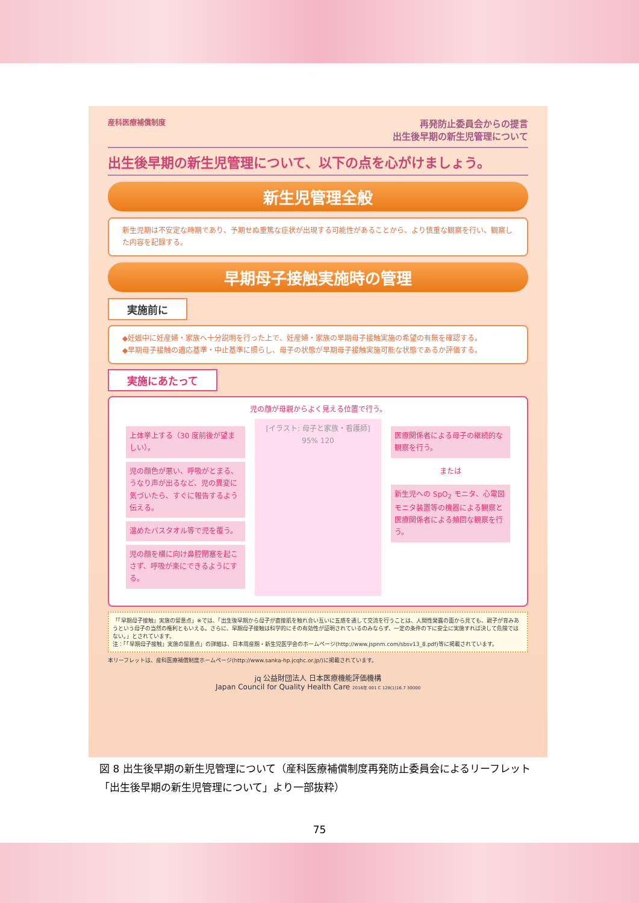産科医療補償制度
再発防止委員会からの提言
出生後早期の新生児管理について
出生後早期の新生児管理について、以下の点を心がけましょう。
新生児管理全般
新生児期は不安定な時期であり、予期せぬ重篤な症状が出現する可能性があることから、より慎重な観察を行い、観察した内容を記録する。
早期母子接触実施時の管理
実施前に
◆妊娠中に妊産婦・家族へ十分説明を行った上で、妊産婦・家族の早期母子接触実施の希望の有無を確認する。
◆早期母子接触の適応基準・中止基準に照らし、母子の状態が早期母子接触実施可能な状態であるか評価する。
実施にあたって
児の顔が母親からよく見える位置で行う。
上体挙上する（30 度前後が望ましい）。
児の顔色が悪い、呼吸がとまる、うなり声が出るなど、児の異変に気づいたら、すぐに報告するよう伝える。
温めたバスタオル等で児を覆う。
児の顔を横に向け鼻腔閉塞を起こさず、呼吸が楽にできるようにする。
[イラスト: 母子と家族・看護師] 95% 120
医療関係者による母子の継続的な観察を行う。
または
新生児への SpO<sub>2</sub> モニタ、心電図モニタ装置等の機器による観察と医療関係者による頻回な観察を行う。
「「早期母子接触」実施の留意点」※では、「出生後早期から母子が直接肌を触れ合い互いに五感を通して交流を行うことは、人間性発露の面から見ても、親子が育みあうという母子の当然の権利ともいえる。さらに、早期母子接触は科学的にその有効性が証明されているのみならず、一定の条件の下に安全に実施すれば決して危険ではない。」とされています。
注：「「早期母子接触」実施の留意点」の詳細は、日本周産期・新生児医学会のホームページ(http://www.jspnm.com/sbsv13_8.pdf)等に掲載されています。
本リーフレットは、産科医療補償制度ホームページ(http://www.sanka-hp.jcqhc.or.jp/)に掲載されています。
jq 公益財団法人 日本医療機能評価機構
Japan Council for Quality Health Care 2016年 001 C 128(1)16.7 30000
図 8 出生後早期の新生児管理について（産科医療補償制度再発防止委員会によるリーフレット「出生後早期の新生児管理について」より一部抜粋）
75